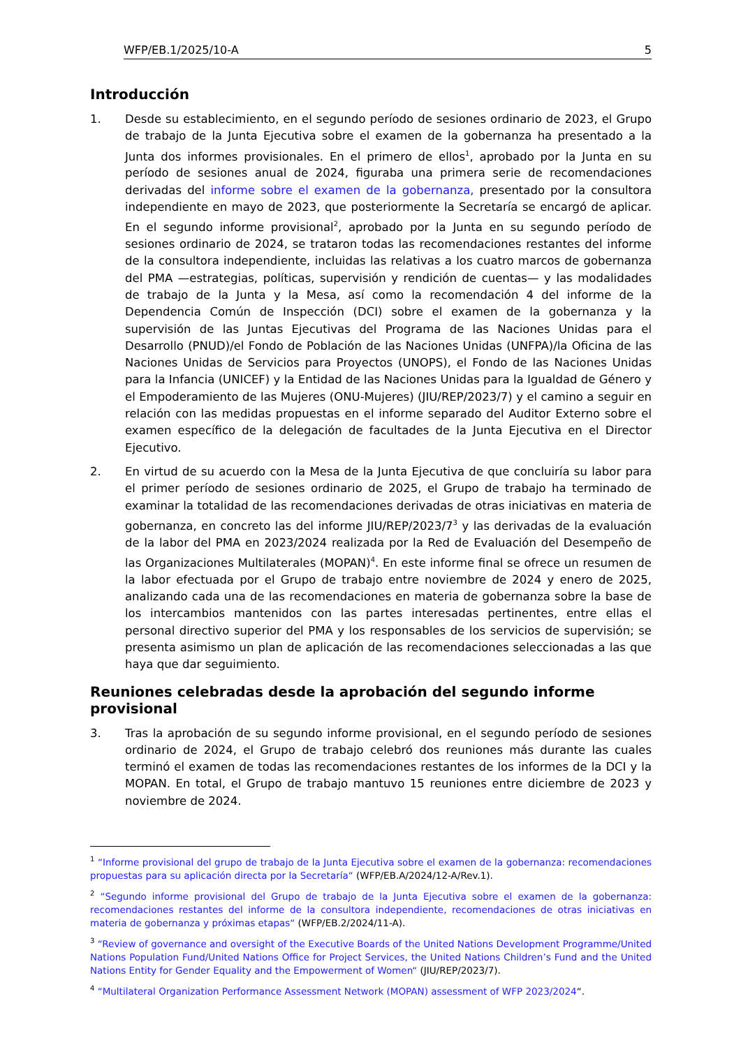WFP/EB.1/2025/10-A 5
Introducción
1. Desde su establecimiento, en el segundo período de sesiones ordinario de 2023, el Grupo de trabajo de la Junta Ejecutiva sobre el examen de la gobernanza ha presentado a la Junta dos informes provisionales. En el primero de ellos<sup>1</sup>, aprobado por la Junta en su período de sesiones anual de 2024, figuraba una primera serie de recomendaciones derivadas del informe sobre el examen de la gobernanza, presentado por la consultora independiente en mayo de 2023, que posteriormente la Secretaría se encargó de aplicar. En el segundo informe provisional<sup>2</sup>, aprobado por la Junta en su segundo período de sesiones ordinario de 2024, se trataron todas las recomendaciones restantes del informe de la consultora independiente, incluidas las relativas a los cuatro marcos de gobernanza del PMA —estrategias, políticas, supervisión y rendición de cuentas— y las modalidades de trabajo de la Junta y la Mesa, así como la recomendación 4 del informe de la Dependencia Común de Inspección (DCI) sobre el examen de la gobernanza y la supervisión de las Juntas Ejecutivas del Programa de las Naciones Unidas para el Desarrollo (PNUD)/el Fondo de Población de las Naciones Unidas (UNFPA)/la Oficina de las Naciones Unidas de Servicios para Proyectos (UNOPS), el Fondo de las Naciones Unidas para la Infancia (UNICEF) y la Entidad de las Naciones Unidas para la Igualdad de Género y el Empoderamiento de las Mujeres (ONU-Mujeres) (JIU/REP/2023/7) y el camino a seguir en relación con las medidas propuestas en el informe separado del Auditor Externo sobre el examen específico de la delegación de facultades de la Junta Ejecutiva en el Director Ejecutivo.
2. En virtud de su acuerdo con la Mesa de la Junta Ejecutiva de que concluiría su labor para el primer período de sesiones ordinario de 2025, el Grupo de trabajo ha terminado de examinar la totalidad de las recomendaciones derivadas de otras iniciativas en materia de gobernanza, en concreto las del informe JIU/REP/2023/7<sup>3</sup> y las derivadas de la evaluación de la labor del PMA en 2023/2024 realizada por la Red de Evaluación del Desempeño de las Organizaciones Multilaterales (MOPAN)<sup>4</sup>. En este informe final se ofrece un resumen de la labor efectuada por el Grupo de trabajo entre noviembre de 2024 y enero de 2025, analizando cada una de las recomendaciones en materia de gobernanza sobre la base de los intercambios mantenidos con las partes interesadas pertinentes, entre ellas el personal directivo superior del PMA y los responsables de los servicios de supervisión; se presenta asimismo un plan de aplicación de las recomendaciones seleccionadas a las que haya que dar seguimiento.
Reuniones celebradas desde la aprobación del segundo informe provisional
3. Tras la aprobación de su segundo informe provisional, en el segundo período de sesiones ordinario de 2024, el Grupo de trabajo celebró dos reuniones más durante las cuales terminó el examen de todas las recomendaciones restantes de los informes de la DCI y la MOPAN. En total, el Grupo de trabajo mantuvo 15 reuniones entre diciembre de 2023 y noviembre de 2024.
<sup>1</sup> “Informe provisional del grupo de trabajo de la Junta Ejecutiva sobre el examen de la gobernanza: recomendaciones propuestas para su aplicación directa por la Secretaría“ (WFP/EB.A/2024/12-A/Rev.1).
<sup>2</sup> “Segundo informe provisional del Grupo de trabajo de la Junta Ejecutiva sobre el examen de la gobernanza: recomendaciones restantes del informe de la consultora independiente, recomendaciones de otras iniciativas en materia de gobernanza y próximas etapas“ (WFP/EB.2/2024/11-A).
<sup>3</sup> “Review of governance and oversight of the Executive Boards of the United Nations Development Programme/United Nations Population Fund/United Nations Office for Project Services, the United Nations Children’s Fund and the United Nations Entity for Gender Equality and the Empowerment of Women“ (JIU/REP/2023/7).
<sup>4</sup> “Multilateral Organization Performance Assessment Network (MOPAN) assessment of WFP 2023/2024“.